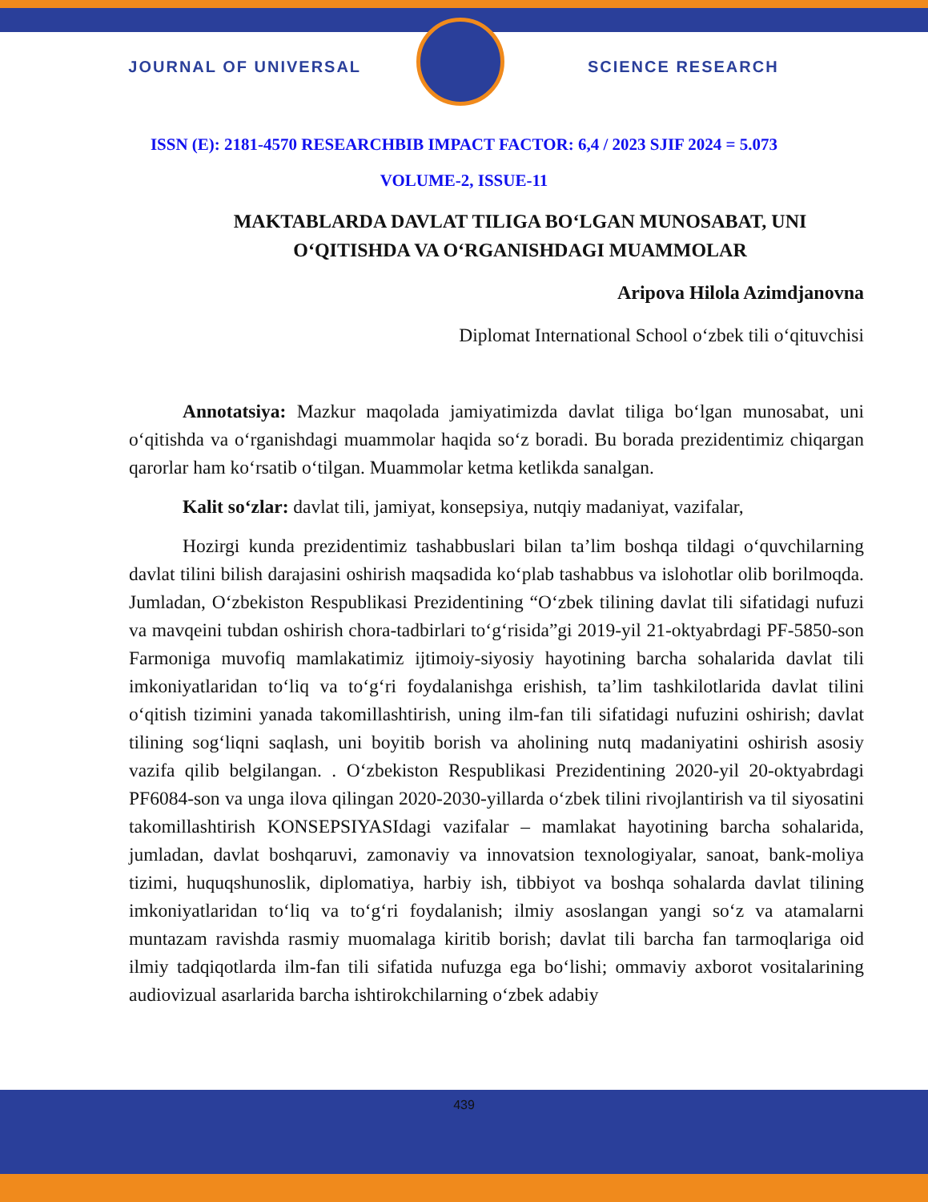JOURNAL OF UNIVERSAL SCIENCE RESEARCH
ISSN (E): 2181-4570 RESEARCHBIB IMPACT FACTOR: 6,4 / 2023 SJIF 2024 = 5.073
VOLUME-2, ISSUE-11
MAKTABLARDA DAVLAT TILIGA BO‘LGAN MUNOSABAT, UNI O‘QITISHDA VA O‘RGANISHDAGI MUAMMOLAR
Aripova Hilola Azimdjanovna
Diplomat International School o‘zbek tili o‘qituvchisi
Annotatsiya: Mazkur maqolada jamiyatimizda davlat tiliga bo‘lgan munosabat, uni o‘qitishda va o‘rganishdagi muammolar haqida so‘z boradi. Bu borada prezidentimiz chiqargan qarorlar ham ko‘rsatib o‘tilgan. Muammolar ketma ketlikda sanalgan.
Kalit so‘zlar: davlat tili, jamiyat, konsepsiya, nutqiy madaniyat, vazifalar,
Hozirgi kunda prezidentimiz tashabbuslari bilan ta’lim boshqa tildagi o‘quvchilarning davlat tilini bilish darajasini oshirish maqsadida ko‘plab tashabbus va islohotlar olib borilmoqda. Jumladan, O‘zbekiston Respublikasi Prezidentining “O‘zbek tilining davlat tili sifatidagi nufuzi va mavqeini tubdan oshirish chora-tadbirlari to‘g‘risida”gi 2019-yil 21-oktyabrdagi PF-5850-son Farmoniga muvofiq mamlakatimiz ijtimoiy-siyosiy hayotining barcha sohalarida davlat tili imkoniyatlaridan to‘liq va to‘g‘ri foydalanishga erishish, ta’lim tashkilotlarida davlat tilini o‘qitish tizimini yanada takomillashtirish, uning ilm-fan tili sifatidagi nufuzini oshirish; davlat tilining sog‘liqni saqlash, uni boyitib borish va aholining nutq madaniyatini oshirish asosiy vazifa qilib belgilangan. . O‘zbekiston Respublikasi Prezidentining 2020-yil 20-oktyabrdagi PF6084-son va unga ilova qilingan 2020-2030-yillarda o‘zbek tilini rivojlantirish va til siyosatini takomillashtirish KONSEPSIYASIdagi vazifalar – mamlakat hayotining barcha sohalarida, jumladan, davlat boshqaruvi, zamonaviy va innovatsion texnologiyalar, sanoat, bank-moliya tizimi, huquqshunoslik, diplomatiya, harbiy ish, tibbiyot va boshqa sohalarda davlat tilining imkoniyatlaridan to‘liq va to‘g‘ri foydalanish; ilmiy asoslangan yangi so‘z va atamalarni muntazam ravishda rasmiy muomalaga kiritib borish; davlat tili barcha fan tarmoqlariga oid ilmiy tadqiqotlarda ilm-fan tili sifatida nufuzga ega bo‘lishi; ommaviy axborot vositalarining audiovizual asarlarida barcha ishtirokchilarning o‘zbek adabiy
439